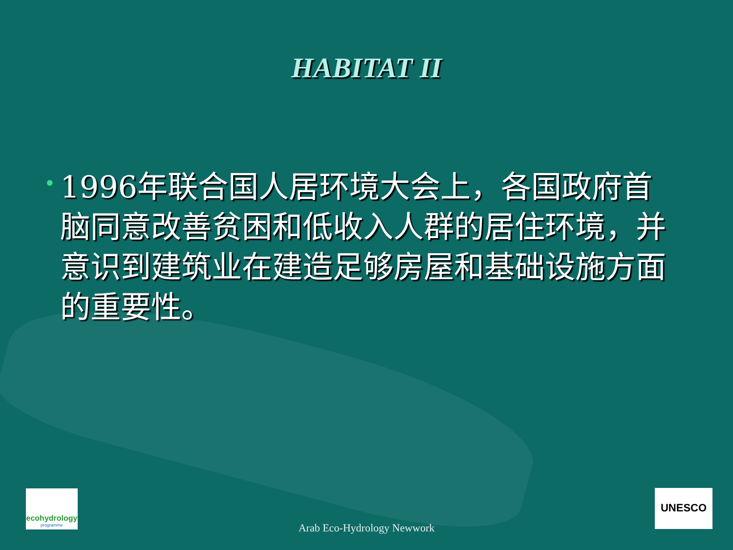HABITAT II
•
1996年联合国人居环境大会上，各国政府首脑同意改善贫困和低收入人群的居住环境，并意识到建筑业在建造足够房屋和基础设施方面的重要性。
ecohydrology
programme
UNESCO
Arab Eco-Hydrology Newwork